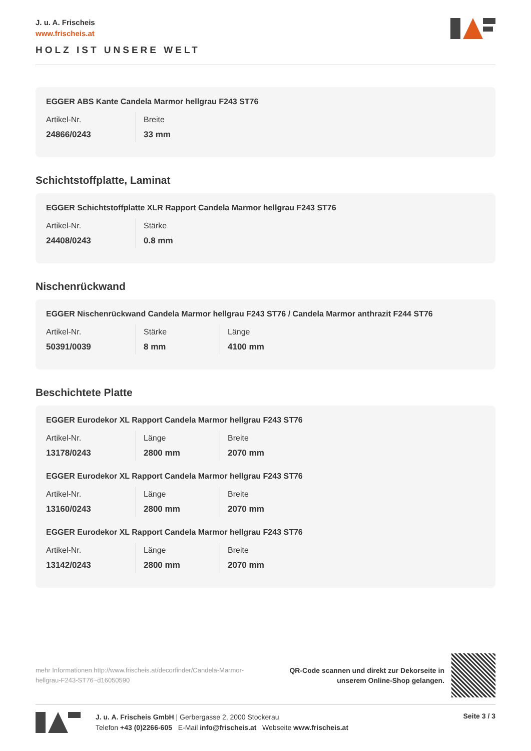J. u. A. Frischeis
www.frischeis.at
HOLZ IST UNSERE WELT
EGGER ABS Kante Candela Marmor hellgrau F243 ST76
| Artikel-Nr. | Breite |
| 24866/0243 | 33 mm |
Schichtstoffplatte, Laminat
EGGER Schichtstoffplatte XLR Rapport Candela Marmor hellgrau F243 ST76
| Artikel-Nr. | Stärke |
| 24408/0243 | 0.8 mm |
Nischenrückwand
EGGER Nischenrückwand Candela Marmor hellgrau F243 ST76 / Candela Marmor anthrazit F244 ST76
| Artikel-Nr. | Stärke | Länge |
| 50391/0039 | 8 mm | 4100 mm |
Beschichtete Platte
EGGER Eurodekor XL Rapport Candela Marmor hellgrau F243 ST76
| Artikel-Nr. | Länge | Breite |
| 13178/0243 | 2800 mm | 2070 mm |
EGGER Eurodekor XL Rapport Candela Marmor hellgrau F243 ST76
| Artikel-Nr. | Länge | Breite |
| 13160/0243 | 2800 mm | 2070 mm |
EGGER Eurodekor XL Rapport Candela Marmor hellgrau F243 ST76
| Artikel-Nr. | Länge | Breite |
| 13142/0243 | 2800 mm | 2070 mm |
mehr Informationen http://www.frischeis.at/decorfinder/Candela-Marmor-hellgrau-F243-ST76~d16050590
QR-Code scannen und direkt zur Dekorseite in
unserem Online-Shop gelangen.
J. u. A. Frischeis GmbH | Gerbergasse 2, 2000 Stockerau
Telefon +43 (0)2266-605 E-Mail info@frischeis.at Webseite www.frischeis.at
Seite 3 / 3